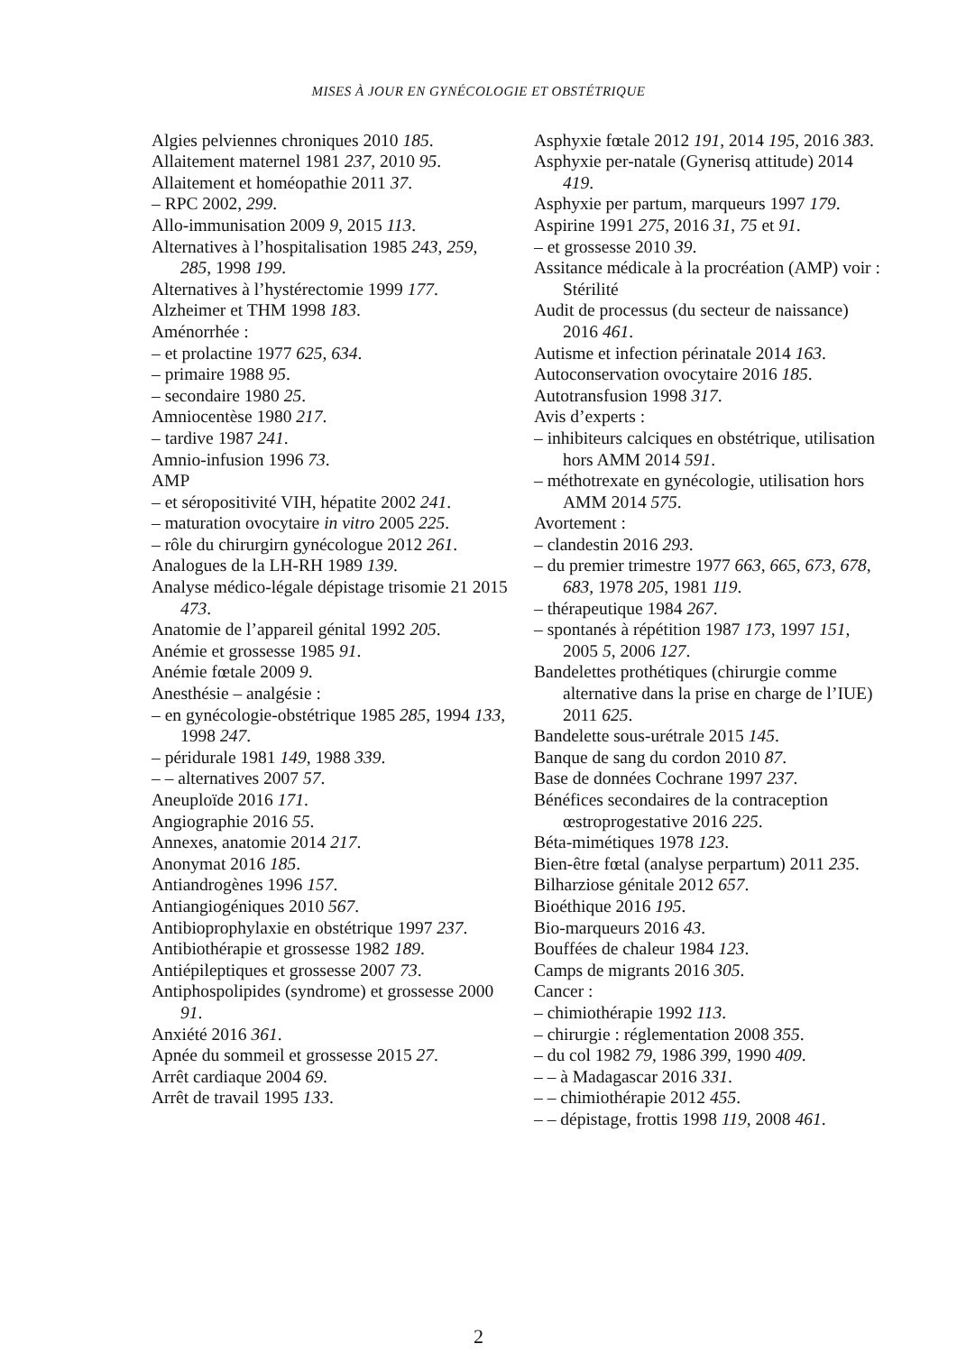MISES À JOUR EN GYNÉCOLOGIE ET OBSTÉTRIQUE
Algies pelviennes chroniques 2010 185.
Allaitement maternel 1981 237, 2010 95.
Allaitement et homéopathie 2011 37.
– RPC 2002, 299.
Allo-immunisation 2009 9, 2015 113.
Alternatives à l’hospitalisation 1985 243, 259, 285, 1998 199.
Alternatives à l’hystérectomie 1999 177.
Alzheimer et THM 1998 183.
Aménorrhée :
– et prolactine 1977 625, 634.
– primaire 1988 95.
– secondaire 1980 25.
Amniocentèse 1980 217.
– tardive 1987 241.
Amnio-infusion 1996 73.
AMP
– et séropositivité VIH, hépatite 2002 241.
– maturation ovocytaire in vitro 2005 225.
– rôle du chirurgirn gynécologue 2012 261.
Analogues de la LH-RH 1989 139.
Analyse médico-légale dépistage trisomie 21 2015 473.
Anatomie de l’appareil génital 1992 205.
Anémie et grossesse 1985 91.
Anémie fœtale 2009 9.
Anesthésie – analgésie :
– en gynécologie-obstétrique 1985 285, 1994 133, 1998 247.
– péridurale 1981 149, 1988 339.
– – alternatives 2007 57.
Aneuploïde 2016 171.
Angiographie 2016 55.
Annexes, anatomie 2014 217.
Anonymat 2016 185.
Antiandrogènes 1996 157.
Antiangiogéniques 2010 567.
Antibioprophylaxie en obstétrique 1997 237.
Antibiothérapie et grossesse 1982 189.
Antiépileptiques et grossesse 2007 73.
Antiphospolipides (syndrome) et grossesse 2000 91.
Anxiété 2016 361.
Apnée du sommeil et grossesse 2015 27.
Arrêt cardiaque 2004 69.
Arrêt de travail 1995 133.
Asphyxie fœtale 2012 191, 2014 195, 2016 383.
Asphyxie per-natale (Gynerisq attitude) 2014 419.
Asphyxie per partum, marqueurs 1997 179.
Aspirine 1991 275, 2016 31, 75 et 91.
– et grossesse 2010 39.
Assitance médicale à la procréation (AMP) voir : Stérilité
Audit de processus (du secteur de naissance) 2016 461.
Autisme et infection périnatale 2014 163.
Autoconservation ovocytaire 2016 185.
Autotransfusion 1998 317.
Avis d’experts :
– inhibiteurs calciques en obstétrique, utilisation hors AMM 2014 591.
– méthotrexate en gynécologie, utilisation hors AMM 2014 575.
Avortement :
– clandestin 2016 293.
– du premier trimestre 1977 663, 665, 673, 678, 683, 1978 205, 1981 119.
– thérapeutique 1984 267.
– spontanés à répétition 1987 173, 1997 151, 2005 5, 2006 127.
Bandelettes prothétiques (chirurgie comme alternative dans la prise en charge de l’IUE) 2011 625.
Bandelette sous-urétrale 2015 145.
Banque de sang du cordon 2010 87.
Base de données Cochrane 1997 237.
Bénéfices secondaires de la contraception œstroprogestative 2016 225.
Béta-mimétiques 1978 123.
Bien-être fœtal (analyse perpartum) 2011 235.
Bilharziose génitale 2012 657.
Bioéthique 2016 195.
Bio-marqueurs 2016 43.
Bouffées de chaleur 1984 123.
Camps de migrants 2016 305.
Cancer :
– chimiothérapie 1992 113.
– chirurgie : réglementation 2008 355.
– du col 1982 79, 1986 399, 1990 409.
– – à Madagascar 2016 331.
– – chimiothérapie 2012 455.
– – dépistage, frottis 1998 119, 2008 461.
2